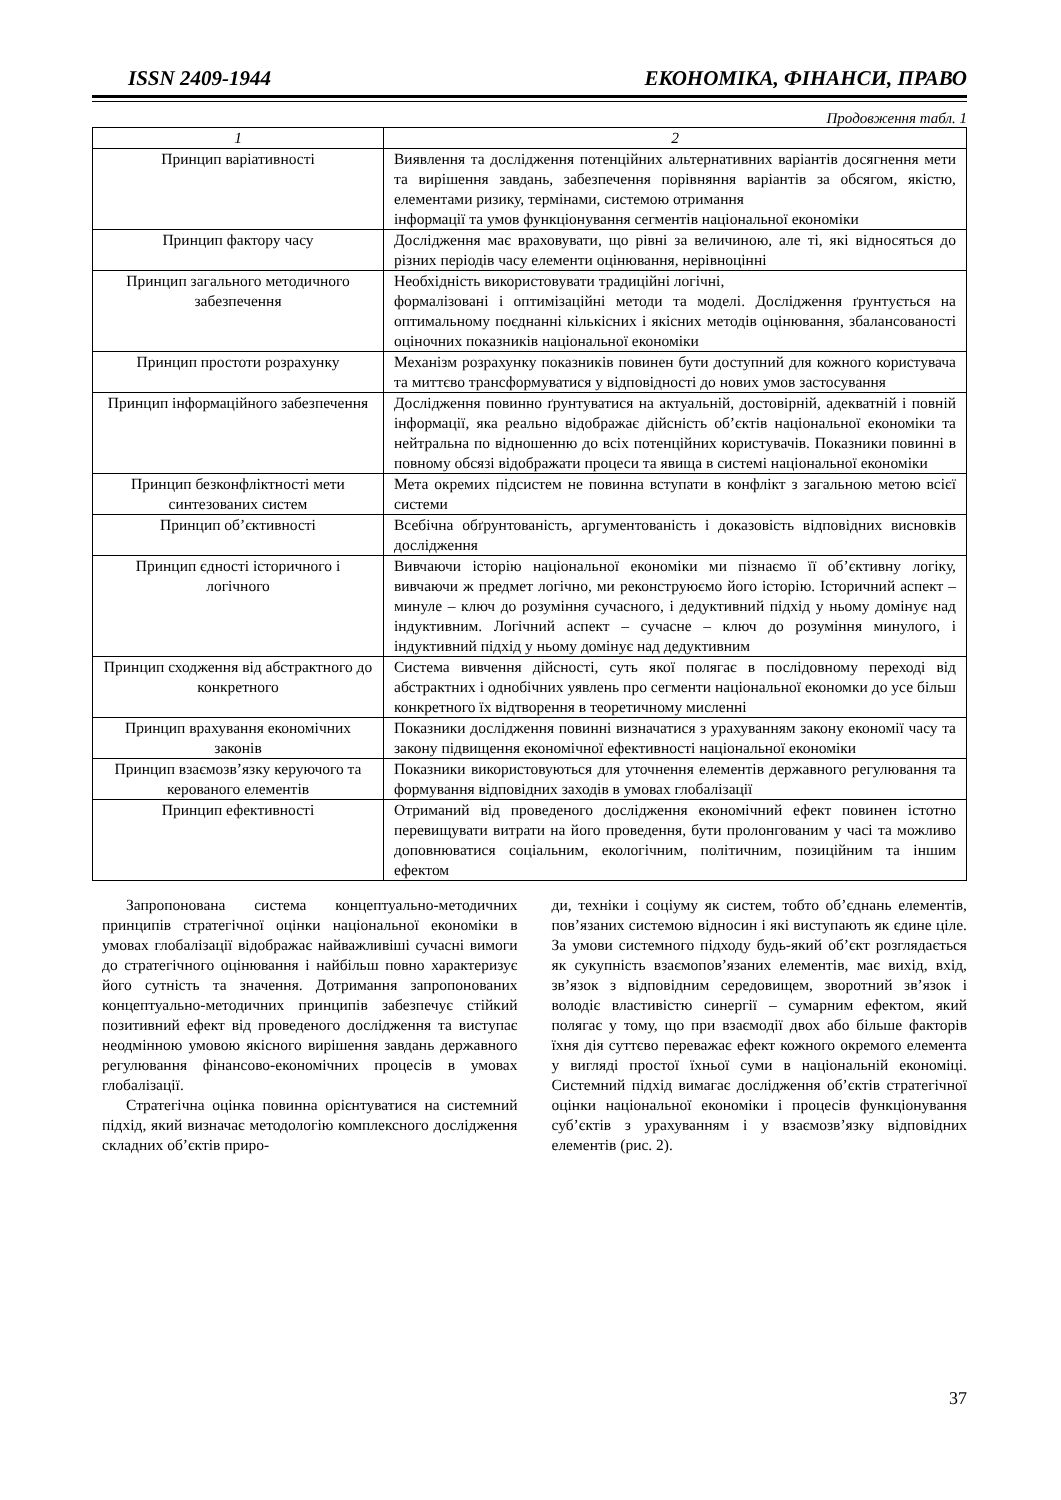ISSN 2409-1944 ЕКОНОМІКА, ФІНАНСИ, ПРАВО
Продовження табл. 1
| 1 | 2 |
| --- | --- |
| Принцип варіативності | Виявлення та дослідження потенційних альтернативних варіантів досягнення мети та вирішення завдань, забезпечення порівняння варіантів за обсягом, якістю, елементами ризику, термінами, системою отримання інформації та умов функціонування сегментів національної економіки |
| Принцип фактору часу | Дослідження має враховувати, що рівні за величиною, але ті, які відносяться до різних періодів часу елементи оцінювання, нерівноцінні |
| Принцип загального методичного забезпечення | Необхідність використовувати традиційні логічні, формалізовані і оптимізаційні методи та моделі. Дослідження ґрунтується на оптимальному поєднанні кількісних і якісних методів оцінювання, збалансованості оціночних показників національної економіки |
| Принцип простоти розрахунку | Механізм розрахунку показників повинен бути доступний для кожного користувача та миттєво трансформуватися у відповідності до нових умов застосування |
| Принцип інформаційного забезпечення | Дослідження повинно ґрунтуватися на актуальній, достовірній, адекватній і повній інформації, яка реально відображає дійсність об’єктів національної економіки та нейтральна по відношенню до всіх потенційних користувачів. Показники повинні в повному обсязі відображати процеси та явища в системі національної економіки |
| Принцип безконфліктності мети синтезованих систем | Мета окремих підсистем не повинна вступати в конфлікт з загальною метою всієї системи |
| Принцип об’єктивності | Всебічна обґрунтованість, аргументованість і доказовість відповідних висновків дослідження |
| Принцип єдності історичного і логічного | Вивчаючи історію національної економіки ми пізнаємо її об’єктивну логіку, вивчаючи ж предмет логічно, ми реконструюємо його історію. Історичний аспект – минуле – ключ до розуміння сучасного, і дедуктивний підхід у ньому домінує над індуктивним. Логічний аспект – сучасне – ключ до розуміння минулого, і індуктивний підхід у ньому домінує над дедуктивним |
| Принцип сходження від абстрактного до конкретного | Система вивчення дійсності, суть якої полягає в послідовному переході від абстрактних і однобічних уявлень про сегменти національної економки до усе більш конкретного їх відтворення в теоретичному мисленні |
| Принцип врахування економічних законів | Показники дослідження повинні визначатися з урахуванням закону економії часу та закону підвищення економічної ефективності національної економіки |
| Принцип взаємозв’язку керуючого та керованого елементів | Показники використовуються для уточнення елементів державного регулювання та формування відповідних заходів в умовах глобалізації |
| Принцип ефективності | Отриманий від проведеного дослідження економічний ефект повинен істотно перевищувати витрати на його проведення, бути пролонгованим у часі та можливо доповнюватися соціальним, екологічним, політичним, позиційним та іншим ефектом |
Запропонована система концептуально-методичних принципів стратегічної оцінки національної економіки в умовах глобалізації відображає найважливіші сучасні вимоги до стратегічного оцінювання і найбільш повно характеризує його сутність та значення. Дотримання запропонованих концептуально-методичних принципів забезпечує стійкий позитивний ефект від проведеного дослідження та виступає неодмінною умовою якісного вирішення завдань державного регулювання фінансово-економічних процесів в умовах глобалізації.
Стратегічна оцінка повинна орієнтуватися на системний підхід, який визначає методологію комплексного дослідження складних об’єктів приро-
ди, техніки і соціуму як систем, тобто об’єднань елементів, пов’язаних системою відносин і які виступають як єдине ціле. За умови системного підходу будь-який об’єкт розглядається як сукупність взаємопов’язаних елементів, має вихід, вхід, зв’язок з відповідним середовищем, зворотний зв’язок і володіє властивістю синергії – сумарним ефектом, який полягає у тому, що при взаємодії двох або більше факторів їхня дія суттєво переважає ефект кожного окремого елемента у вигляді простої їхньої суми в національній економіці. Системний підхід вимагає дослідження об’єктів стратегічної оцінки національної економіки і процесів функціонування суб’єктів з урахуванням і у взаємозв’язку відповідних елементів (рис. 2).
37